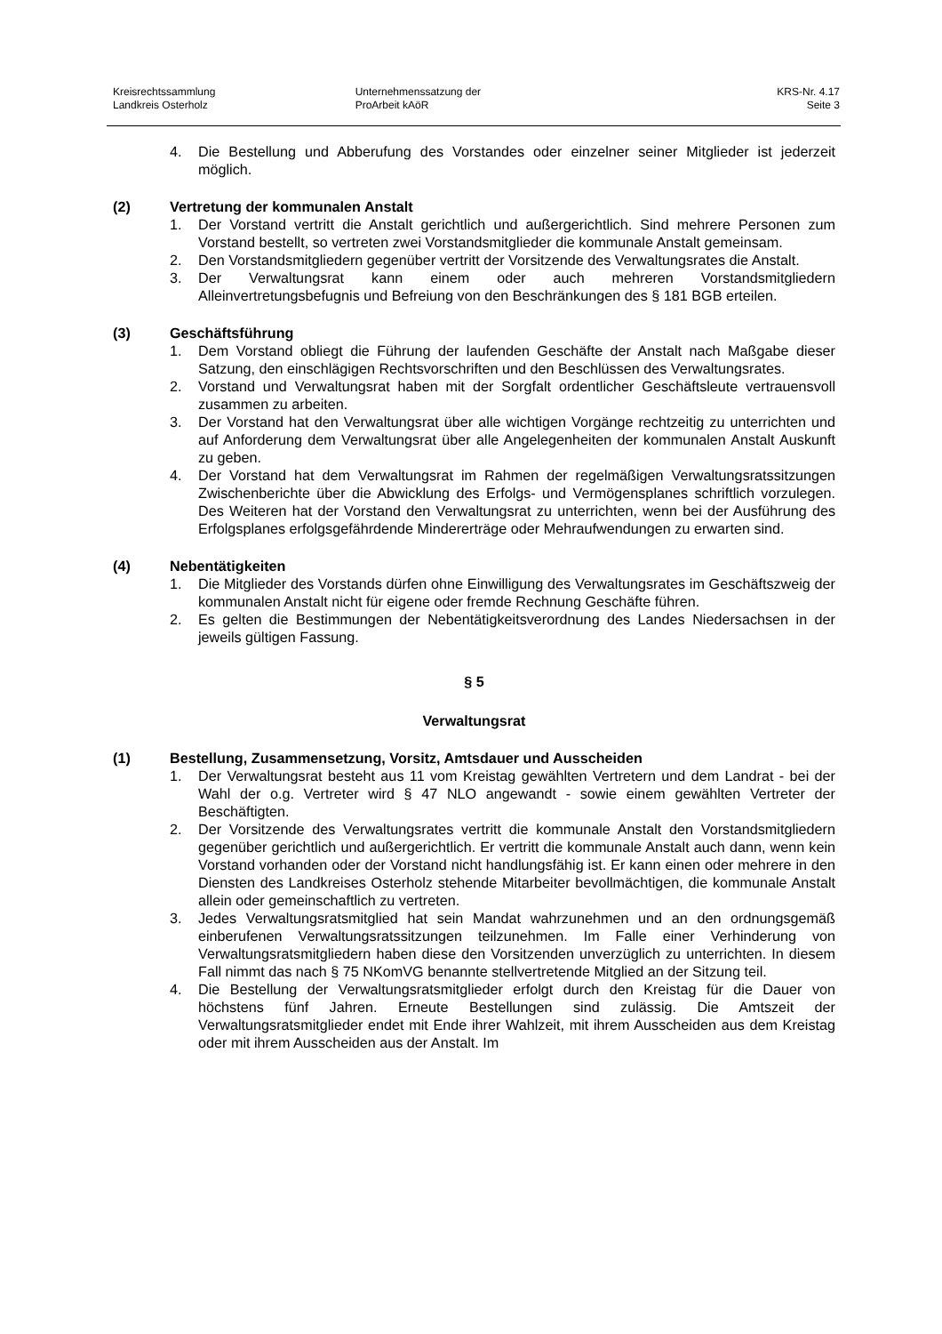Kreisrechtssammlung
Landkreis Osterholz
Unternehmenssatzung der
ProArbeit kAöR
KRS-Nr. 4.17
Seite 3
4. Die Bestellung und Abberufung des Vorstandes oder einzelner seiner Mitglieder ist jederzeit möglich.
(2) Vertretung der kommunalen Anstalt
1. Der Vorstand vertritt die Anstalt gerichtlich und außergerichtlich. Sind mehrere Personen zum Vorstand bestellt, so vertreten zwei Vorstandsmitglieder die kommunale Anstalt gemeinsam.
2. Den Vorstandsmitgliedern gegenüber vertritt der Vorsitzende des Verwaltungsrates die Anstalt.
3. Der Verwaltungsrat kann einem oder auch mehreren Vorstandsmitgliedern Alleinvertretungsbefugnis und Befreiung von den Beschränkungen des § 181 BGB erteilen.
(3) Geschäftsführung
1. Dem Vorstand obliegt die Führung der laufenden Geschäfte der Anstalt nach Maßgabe dieser Satzung, den einschlägigen Rechtsvorschriften und den Beschlüssen des Verwaltungsrates.
2. Vorstand und Verwaltungsrat haben mit der Sorgfalt ordentlicher Geschäftsleute vertrauensvoll zusammen zu arbeiten.
3. Der Vorstand hat den Verwaltungsrat über alle wichtigen Vorgänge rechtzeitig zu unterrichten und auf Anforderung dem Verwaltungsrat über alle Angelegenheiten der kommunalen Anstalt Auskunft zu geben.
4. Der Vorstand hat dem Verwaltungsrat im Rahmen der regelmäßigen Verwaltungsratssitzungen Zwischenberichte über die Abwicklung des Erfolgs- und Vermögensplanes schriftlich vorzulegen. Des Weiteren hat der Vorstand den Verwaltungsrat zu unterrichten, wenn bei der Ausführung des Erfolgsplanes erfolgsgefährdende Mindererträge oder Mehraufwendungen zu erwarten sind.
(4) Nebentätigkeiten
1. Die Mitglieder des Vorstands dürfen ohne Einwilligung des Verwaltungsrates im Geschäftszweig der kommunalen Anstalt nicht für eigene oder fremde Rechnung Geschäfte führen.
2. Es gelten die Bestimmungen der Nebentätigkeitsverordnung des Landes Niedersachsen in der jeweils gültigen Fassung.
§ 5
Verwaltungsrat
(1) Bestellung, Zusammensetzung, Vorsitz, Amtsdauer und Ausscheiden
1. Der Verwaltungsrat besteht aus 11 vom Kreistag gewählten Vertretern und dem Landrat - bei der Wahl der o.g. Vertreter wird § 47 NLO angewandt - sowie einem gewählten Vertreter der Beschäftigten.
2. Der Vorsitzende des Verwaltungsrates vertritt die kommunale Anstalt den Vorstandsmitgliedern gegenüber gerichtlich und außergerichtlich. Er vertritt die kommunale Anstalt auch dann, wenn kein Vorstand vorhanden oder der Vorstand nicht handlungsfähig ist. Er kann einen oder mehrere in den Diensten des Landkreises Osterholz stehende Mitarbeiter bevollmächtigen, die kommunale Anstalt allein oder gemeinschaftlich zu vertreten.
3. Jedes Verwaltungsratsmitglied hat sein Mandat wahrzunehmen und an den ordnungsgemäß einberufenen Verwaltungsratssitzungen teilzunehmen. Im Falle einer Verhinderung von Verwaltungsratsmitgliedern haben diese den Vorsitzenden unverzüglich zu unterrichten. In diesem Fall nimmt das nach § 75 NKomVG benannte stellvertretende Mitglied an der Sitzung teil.
4. Die Bestellung der Verwaltungsratsmitglieder erfolgt durch den Kreistag für die Dauer von höchstens fünf Jahren. Erneute Bestellungen sind zulässig. Die Amtszeit der Verwaltungsratsmitglieder endet mit Ende ihrer Wahlzeit, mit ihrem Ausscheiden aus dem Kreistag oder mit ihrem Ausscheiden aus der Anstalt. Im